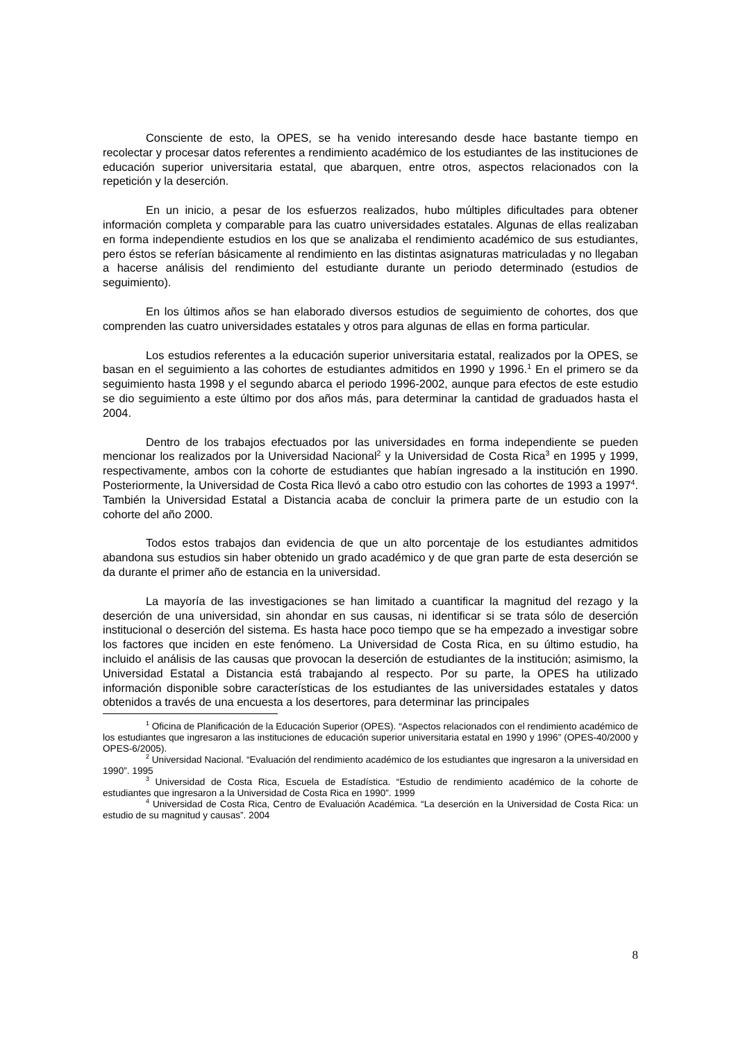Consciente de esto, la OPES, se ha venido interesando desde hace bastante tiempo en recolectar y procesar datos referentes a rendimiento académico de los estudiantes de las instituciones de educación superior universitaria estatal, que abarquen, entre otros, aspectos relacionados con la repetición y la deserción.
En un inicio, a pesar de los esfuerzos realizados, hubo múltiples dificultades para obtener información completa y comparable para las cuatro universidades estatales. Algunas de ellas realizaban en forma independiente estudios en los que se analizaba el rendimiento académico de sus estudiantes, pero éstos se referían básicamente al rendimiento en las distintas asignaturas matriculadas y no llegaban a hacerse análisis del rendimiento del estudiante durante un periodo determinado (estudios de seguimiento).
En los últimos años se han elaborado diversos estudios de seguimiento de cohortes, dos que comprenden las cuatro universidades estatales y otros para algunas de ellas en forma particular.
Los estudios referentes a la educación superior universitaria estatal, realizados por la OPES, se basan en el seguimiento a las cohortes de estudiantes admitidos en 1990 y 1996.<sup>1</sup> En el primero se da seguimiento hasta 1998 y el segundo abarca el periodo 1996-2002, aunque para efectos de este estudio se dio seguimiento a este último por dos años más, para determinar la cantidad de graduados hasta el 2004.
Dentro de los trabajos efectuados por las universidades en forma independiente se pueden mencionar los realizados por la Universidad Nacional<sup>2</sup> y la Universidad de Costa Rica<sup>3</sup> en 1995 y 1999, respectivamente, ambos con la cohorte de estudiantes que habían ingresado a la institución en 1990. Posteriormente, la Universidad de Costa Rica llevó a cabo otro estudio con las cohortes de 1993 a 1997<sup>4</sup>. También la Universidad Estatal a Distancia acaba de concluir la primera parte de un estudio con la cohorte del año 2000.
Todos estos trabajos dan evidencia de que un alto porcentaje de los estudiantes admitidos abandona sus estudios sin haber obtenido un grado académico y de que gran parte de esta deserción se da durante el primer año de estancia en la universidad.
La mayoría de las investigaciones se han limitado a cuantificar la magnitud del rezago y la deserción de una universidad, sin ahondar en sus causas, ni identificar si se trata sólo de deserción institucional o deserción del sistema. Es hasta hace poco tiempo que se ha empezado a investigar sobre los factores que inciden en este fenómeno. La Universidad de Costa Rica, en su último estudio, ha incluido el análisis de las causas que provocan la deserción de estudiantes de la institución; asimismo, la Universidad Estatal a Distancia está trabajando al respecto. Por su parte, la OPES ha utilizado información disponible sobre características de los estudiantes de las universidades estatales y datos obtenidos a través de una encuesta a los desertores, para determinar las principales
<sup>1</sup> Oficina de Planificación de la Educación Superior (OPES). “Aspectos relacionados con el rendimiento académico de los estudiantes que ingresaron a las instituciones de educación superior universitaria estatal en 1990 y 1996” (OPES-40/2000 y OPES-6/2005).
<sup>2</sup> Universidad Nacional. “Evaluación del rendimiento académico de los estudiantes que ingresaron a la universidad en 1990”. 1995
<sup>3</sup> Universidad de Costa Rica, Escuela de Estadística. “Estudio de rendimiento académico de la cohorte de estudiantes que ingresaron a la Universidad de Costa Rica en 1990”. 1999
<sup>4</sup> Universidad de Costa Rica, Centro de Evaluación Académica. “La deserción en la Universidad de Costa Rica: un estudio de su magnitud y causas”. 2004
8